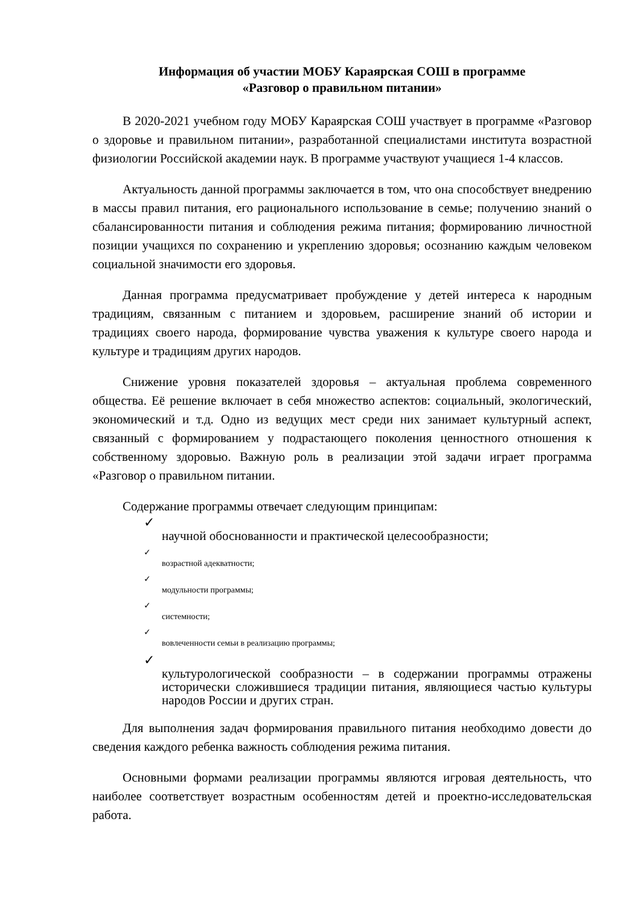Информация об участии МОБУ Караярская СОШ в программе
«Разговор о правильном питании»
В 2020-2021 учебном году МОБУ Караярская СОШ участвует в программе «Разговор о здоровье и правильном питании», разработанной специалистами института возрастной физиологии Российской академии наук. В программе участвуют учащиеся 1-4 классов.
Актуальность данной программы заключается в том, что она способствует внедрению в массы правил питания, его рационального использование в семье; получению знаний о сбалансированности питания и соблюдения режима питания; формированию личностной позиции учащихся по сохранению и укреплению здоровья; осознанию каждым человеком социальной значимости его здоровья.
Данная программа предусматривает пробуждение у детей интереса к народным традициям, связанным с питанием и здоровьем, расширение знаний об истории и традициях своего народа, формирование чувства уважения к культуре своего народа и культуре и традициям других народов.
Снижение уровня показателей здоровья – актуальная проблема современного общества. Её решение включает в себя множество аспектов: социальный, экологический, экономический и т.д. Одно из ведущих мест среди них занимает культурный аспект, связанный с формированием у подрастающего поколения ценностного отношения к собственному здоровью. Важную роль в реализации этой задачи играет программа «Разговор о правильном питании.
Содержание программы отвечает следующим принципам:
✓
научной обоснованности и практической целесообразности;
✓
возрастной адекватности;
✓
модульности программы;
✓
системности;
✓
вовлеченности семьи в реализацию программы;
✓
культурологической сообразности – в содержании программы отражены исторически сложившиеся традиции питания, являющиеся частью культуры народов России и других стран.
Для выполнения задач формирования правильного питания необходимо довести до сведения каждого ребенка важность соблюдения режима питания.
Основными формами реализации программы являются игровая деятельность, что наиболее соответствует возрастным особенностям детей и проектно-исследовательская работа.